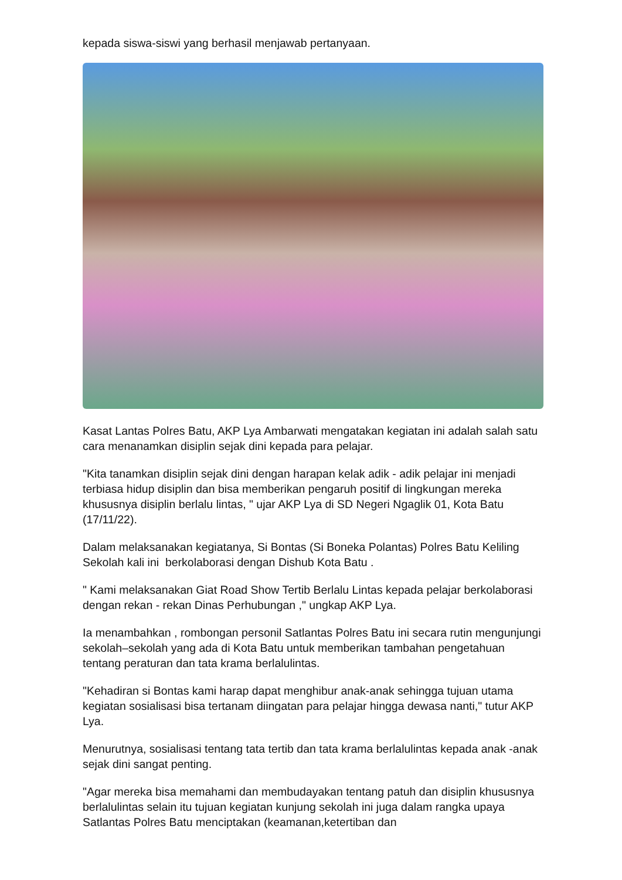kepada siswa-siswi yang berhasil menjawab pertanyaan.
Kasat Lantas Polres Batu, AKP Lya Ambarwati mengatakan kegiatan ini adalah salah satu cara menanamkan disiplin sejak dini kepada para pelajar.
"Kita tanamkan disiplin sejak dini dengan harapan kelak adik - adik pelajar ini menjadi terbiasa hidup disiplin dan bisa memberikan pengaruh positif di lingkungan mereka khususnya disiplin berlalu lintas, " ujar AKP Lya di SD Negeri Ngaglik 01, Kota Batu (17/11/22).
Dalam melaksanakan kegiatanya, Si Bontas (Si Boneka Polantas) Polres Batu Keliling Sekolah kali ini berkolaborasi dengan Dishub Kota Batu .
" Kami melaksanakan Giat Road Show Tertib Berlalu Lintas kepada pelajar berkolaborasi dengan rekan - rekan Dinas Perhubungan ," ungkap AKP Lya.
Ia menambahkan , rombongan personil Satlantas Polres Batu ini secara rutin mengunjungi sekolah–sekolah yang ada di Kota Batu untuk memberikan tambahan pengetahuan tentang peraturan dan tata krama berlalulintas.
"Kehadiran si Bontas kami harap dapat menghibur anak-anak sehingga tujuan utama kegiatan sosialisasi bisa tertanam diingatan para pelajar hingga dewasa nanti," tutur AKP Lya.
Menurutnya, sosialisasi tentang tata tertib dan tata krama berlalulintas kepada anak -anak sejak dini sangat penting.
"Agar mereka bisa memahami dan membudayakan tentang patuh dan disiplin khususnya berlalulintas selain itu tujuan kegiatan kunjung sekolah ini juga dalam rangka upaya Satlantas Polres Batu menciptakan (keamanan,ketertiban dan